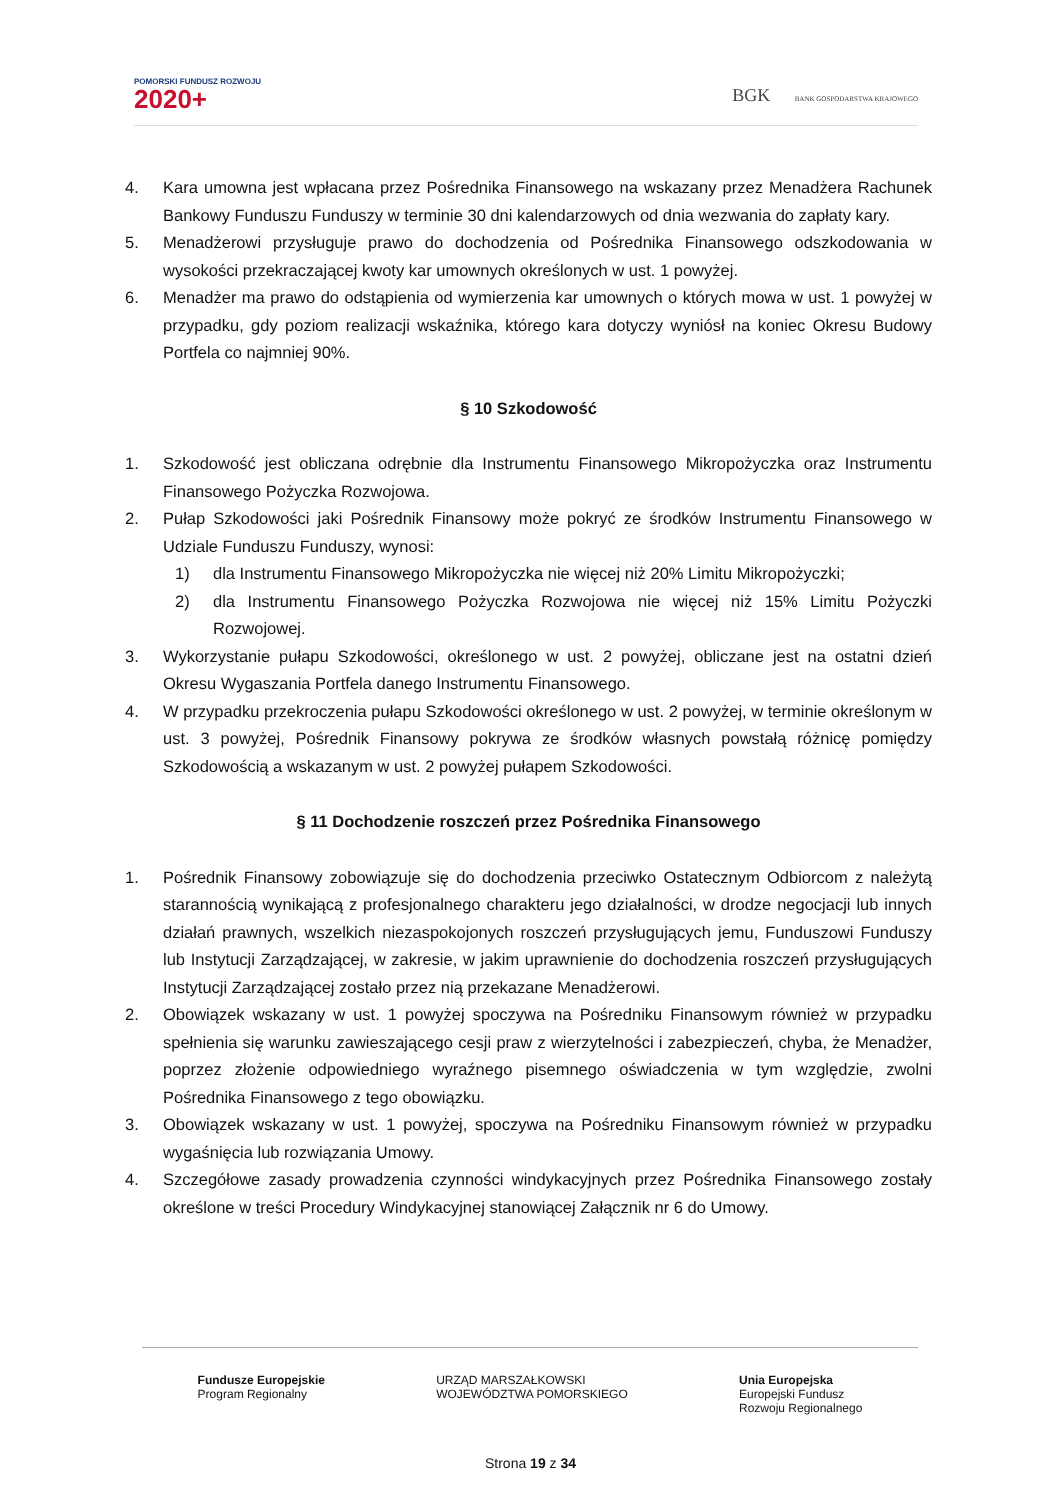POMORSKI FUNDUSZ ROZWOJU
2020+
BGK BANK GOSPODARSTWA KRAJOWEGO
4. Kara umowna jest wpłacana przez Pośrednika Finansowego na wskazany przez Menadżera Rachunek Bankowy Funduszu Funduszy w terminie 30 dni kalendarzowych od dnia wezwania do zapłaty kary.
5. Menadżerowi przysługuje prawo do dochodzenia od Pośrednika Finansowego odszkodowania w wysokości przekraczającej kwoty kar umownych określonych w ust. 1 powyżej.
6. Menadżer ma prawo do odstąpienia od wymierzenia kar umownych o których mowa w ust. 1 powyżej w przypadku, gdy poziom realizacji wskaźnika, którego kara dotyczy wyniósł na koniec Okresu Budowy Portfela co najmniej 90%.
§ 10 Szkodowość
1. Szkodowość jest obliczana odrębnie dla Instrumentu Finansowego Mikropożyczka oraz Instrumentu Finansowego Pożyczka Rozwojowa.
2. Pułap Szkodowości jaki Pośrednik Finansowy może pokryć ze środków Instrumentu Finansowego w Udziale Funduszu Funduszy, wynosi:
1) dla Instrumentu Finansowego Mikropożyczka nie więcej niż 20% Limitu Mikropożyczki;
2) dla Instrumentu Finansowego Pożyczka Rozwojowa nie więcej niż 15% Limitu Pożyczki Rozwojowej.
3. Wykorzystanie pułapu Szkodowości, określonego w ust. 2 powyżej, obliczane jest na ostatni dzień Okresu Wygaszania Portfela danego Instrumentu Finansowego.
4. W przypadku przekroczenia pułapu Szkodowości określonego w ust. 2 powyżej, w terminie określonym w ust. 3 powyżej, Pośrednik Finansowy pokrywa ze środków własnych powstałą różnicę pomiędzy Szkodowością a wskazanym w ust. 2 powyżej pułapem Szkodowości.
§ 11 Dochodzenie roszczeń przez Pośrednika Finansowego
1. Pośrednik Finansowy zobowiązuje się do dochodzenia przeciwko Ostatecznym Odbiorcom z należytą starannością wynikającą z profesjonalnego charakteru jego działalności, w drodze negocjacji lub innych działań prawnych, wszelkich niezaspokojonych roszczeń przysługujących jemu, Funduszowi Funduszy lub Instytucji Zarządzającej, w zakresie, w jakim uprawnienie do dochodzenia roszczeń przysługujących Instytucji Zarządzającej zostało przez nią przekazane Menadżerowi.
2. Obowiązek wskazany w ust. 1 powyżej spoczywa na Pośredniku Finansowym również w przypadku spełnienia się warunku zawieszającego cesji praw z wierzytelności i zabezpieczeń, chyba, że Menadżer, poprzez złożenie odpowiedniego wyraźnego pisemnego oświadczenia w tym względzie, zwolni Pośrednika Finansowego z tego obowiązku.
3. Obowiązek wskazany w ust. 1 powyżej, spoczywa na Pośredniku Finansowym również w przypadku wygaśnięcia lub rozwiązania Umowy.
4. Szczegółowe zasady prowadzenia czynności windykacyjnych przez Pośrednika Finansowego zostały określone w treści Procedury Windykacyjnej stanowiącej Załącznik nr 6 do Umowy.
Fundusze Europejskie
Program Regionalny
URZĄD MARSZAŁKOWSKI
WOJEWÓDZTWA POMORSKIEGO
Unia Europejska
Europejski Fundusz
Rozwoju Regionalnego
Strona 19 z 34